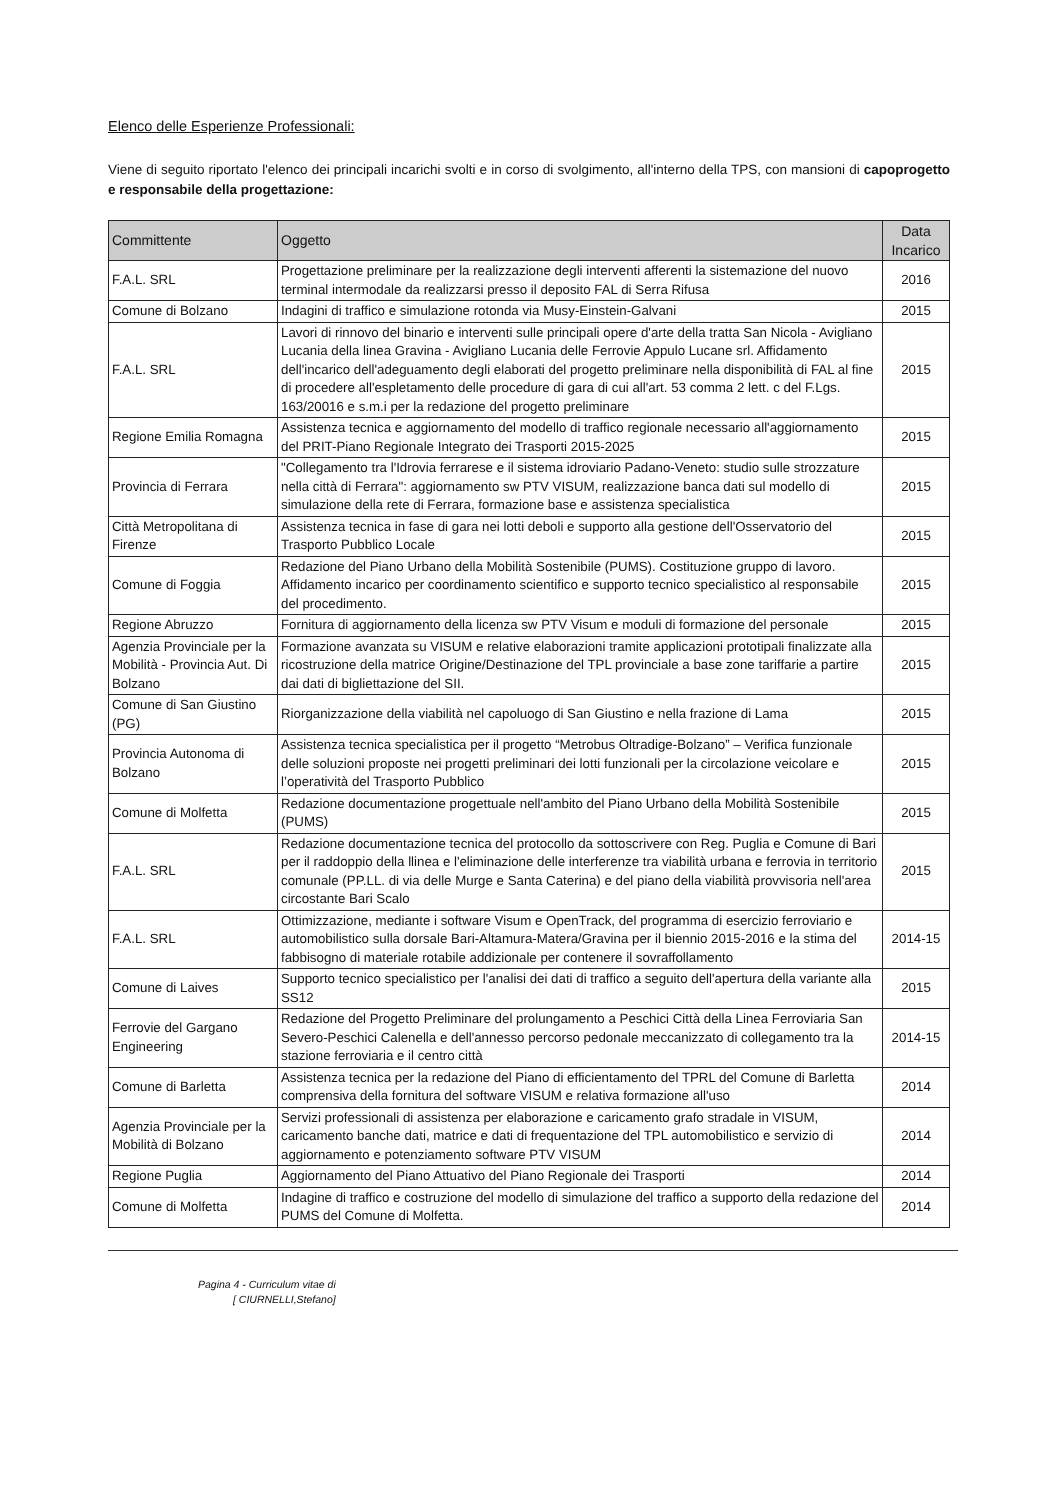Elenco delle Esperienze Professionali:
Viene di seguito riportato l'elenco dei principali incarichi svolti e in corso di svolgimento, all'interno della TPS, con mansioni di capoprogetto e responsabile della progettazione:
| Committente | Oggetto | Data Incarico |
| --- | --- | --- |
| F.A.L. SRL | Progettazione preliminare per la realizzazione degli interventi afferenti la sistemazione del nuovo terminal intermodale da realizzarsi presso il deposito FAL di Serra Rifusa | 2016 |
| Comune di Bolzano | Indagini di traffico e simulazione rotonda via Musy-Einstein-Galvani | 2015 |
| F.A.L. SRL | Lavori di rinnovo del binario e interventi sulle principali opere d'arte della tratta San Nicola - Avigliano Lucania della linea Gravina - Avigliano Lucania delle Ferrovie Appulo Lucane srl. Affidamento dell'incarico dell'adeguamento degli elaborati del progetto preliminare nella disponibilità di FAL al fine di procedere all'espletamento delle procedure di gara di cui all'art. 53 comma 2 lett. c del F.Lgs. 163/20016 e s.m.i per la redazione del progetto preliminare | 2015 |
| Regione Emilia Romagna | Assistenza tecnica e aggiornamento del modello di traffico regionale necessario all'aggiornamento del PRIT-Piano Regionale Integrato dei Trasporti 2015-2025 | 2015 |
| Provincia di Ferrara | "Collegamento tra l'Idrovia ferrarese e il sistema idroviario Padano-Veneto: studio sulle strozzature nella città di Ferrara": aggiornamento sw PTV VISUM, realizzazione banca dati sul modello di simulazione della rete di Ferrara, formazione base e assistenza specialistica | 2015 |
| Città Metropolitana di Firenze | Assistenza tecnica in fase di gara nei lotti deboli e supporto alla gestione dell'Osservatorio del Trasporto Pubblico Locale | 2015 |
| Comune di Foggia | Redazione del Piano Urbano della Mobilità Sostenibile (PUMS). Costituzione gruppo di lavoro. Affidamento incarico per coordinamento scientifico e supporto tecnico specialistico al responsabile del procedimento. | 2015 |
| Regione Abruzzo | Fornitura di aggiornamento della licenza sw PTV Visum e moduli di formazione del personale | 2015 |
| Agenzia Provinciale per la Mobilità - Provincia Aut. Di Bolzano | Formazione avanzata su VISUM e relative elaborazioni tramite applicazioni prototipali finalizzate alla ricostruzione della matrice Origine/Destinazione del TPL provinciale a base zone tariffarie a partire dai dati di bigliettazione del SII. | 2015 |
| Comune di San Giustino (PG) | Riorganizzazione della viabilità nel capoluogo di San Giustino e nella frazione di Lama | 2015 |
| Provincia Autonoma di Bolzano | Assistenza tecnica specialistica per il progetto “Metrobus Oltradige-Bolzano” – Verifica funzionale delle soluzioni proposte nei progetti preliminari dei lotti funzionali per la circolazione veicolare e l’operatività del Trasporto Pubblico | 2015 |
| Comune di Molfetta | Redazione documentazione progettuale nell'ambito del Piano Urbano della Mobilità Sostenibile (PUMS) | 2015 |
| F.A.L. SRL | Redazione documentazione tecnica del protocollo da sottoscrivere con Reg. Puglia e Comune di Bari per il raddoppio della llinea e l'eliminazione delle interferenze tra viabilità urbana e ferrovia in territorio comunale (PP.LL. di via delle Murge e Santa Caterina) e del piano della viabilità provvisoria nell'area circostante Bari Scalo | 2015 |
| F.A.L. SRL | Ottimizzazione, mediante i software Visum e OpenTrack, del programma di esercizio ferroviario e automobilistico sulla dorsale Bari-Altamura-Matera/Gravina per il biennio 2015-2016 e la stima del fabbisogno di materiale rotabile addizionale per contenere il sovraffollamento | 2014-15 |
| Comune di Laives | Supporto tecnico specialistico per l'analisi dei dati di traffico a seguito dell'apertura della variante alla SS12 | 2015 |
| Ferrovie del Gargano Engineering | Redazione del Progetto Preliminare del prolungamento a Peschici Città della Linea Ferroviaria San Severo-Peschici Calenella e dell'annesso percorso pedonale meccanizzato di collegamento tra la stazione ferroviaria e il centro città | 2014-15 |
| Comune di Barletta | Assistenza tecnica per la redazione del Piano di efficientamento del TPRL del Comune di Barletta comprensiva della fornitura del software VISUM e relativa formazione all'uso | 2014 |
| Agenzia Provinciale per la Mobilità di Bolzano | Servizi professionali di assistenza per elaborazione e caricamento grafo stradale in VISUM, caricamento banche dati, matrice e dati di frequentazione del TPL automobilistico e servizio di aggiornamento e potenziamento software PTV VISUM | 2014 |
| Regione Puglia | Aggiornamento del Piano Attuativo del Piano Regionale dei Trasporti | 2014 |
| Comune di Molfetta | Indagine di traffico e costruzione del modello di simulazione del traffico a supporto della redazione del PUMS del Comune di Molfetta. | 2014 |
Pagina 4 - Curriculum vitae di
[ CIURNELLI,Stefano]